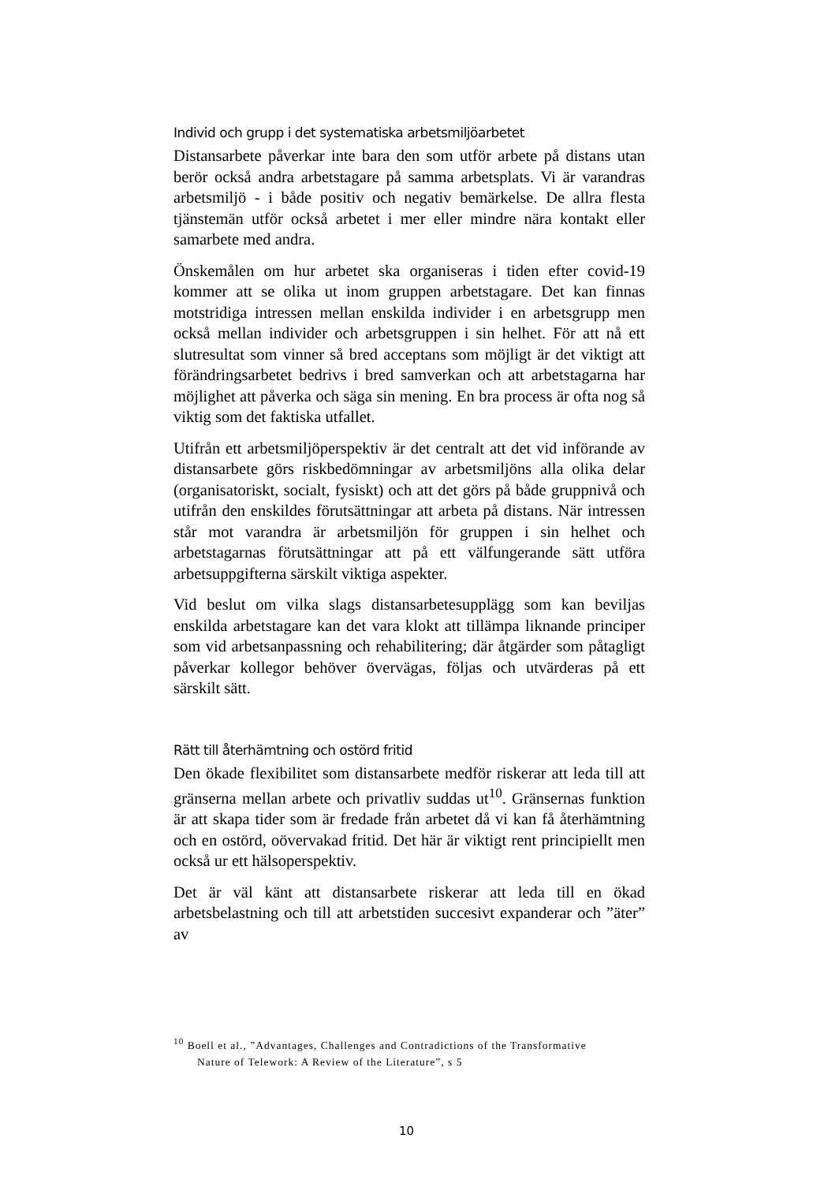Individ och grupp i det systematiska arbetsmiljöarbetet
Distansarbete påverkar inte bara den som utför arbete på distans utan berör också andra arbetstagare på samma arbetsplats. Vi är varandras arbetsmiljö - i både positiv och negativ bemärkelse. De allra flesta tjänstemän utför också arbetet i mer eller mindre nära kontakt eller samarbete med andra.
Önskemålen om hur arbetet ska organiseras i tiden efter covid-19 kommer att se olika ut inom gruppen arbetstagare. Det kan finnas motstridiga intressen mellan enskilda individer i en arbetsgrupp men också mellan individer och arbetsgruppen i sin helhet. För att nå ett slutresultat som vinner så bred acceptans som möjligt är det viktigt att förändringsarbetet bedrivs i bred samverkan och att arbetstagarna har möjlighet att påverka och säga sin mening. En bra process är ofta nog så viktig som det faktiska utfallet.
Utifrån ett arbetsmiljöperspektiv är det centralt att det vid införande av distansarbete görs riskbedömningar av arbetsmiljöns alla olika delar (organisatoriskt, socialt, fysiskt) och att det görs på både gruppnivå och utifrån den enskildes förutsättningar att arbeta på distans. När intressen står mot varandra är arbetsmiljön för gruppen i sin helhet och arbetstagarnas förutsättningar att på ett välfungerande sätt utföra arbetsuppgifterna särskilt viktiga aspekter.
Vid beslut om vilka slags distansarbetesupplägg som kan beviljas enskilda arbetstagare kan det vara klokt att tillämpa liknande principer som vid arbetsanpassning och rehabilitering; där åtgärder som påtagligt påverkar kollegor behöver övervägas, följas och utvärderas på ett särskilt sätt.
Rätt till återhämtning och ostörd fritid
Den ökade flexibilitet som distansarbete medför riskerar att leda till att gränserna mellan arbete och privatliv suddas ut<sup>10</sup>. Gränsernas funktion är att skapa tider som är fredade från arbetet då vi kan få återhämtning och en ostörd, oövervakad fritid. Det här är viktigt rent principiellt men också ur ett hälsoperspektiv.
Det är väl känt att distansarbete riskerar att leda till en ökad arbetsbelastning och till att arbetstiden succesivt expanderar och ”äter” av
<sup>10</sup> Boell et al., ”Advantages, Challenges and Contradictions of the Transformative
Nature of Telework: A Review of the Literature”, s 5
10